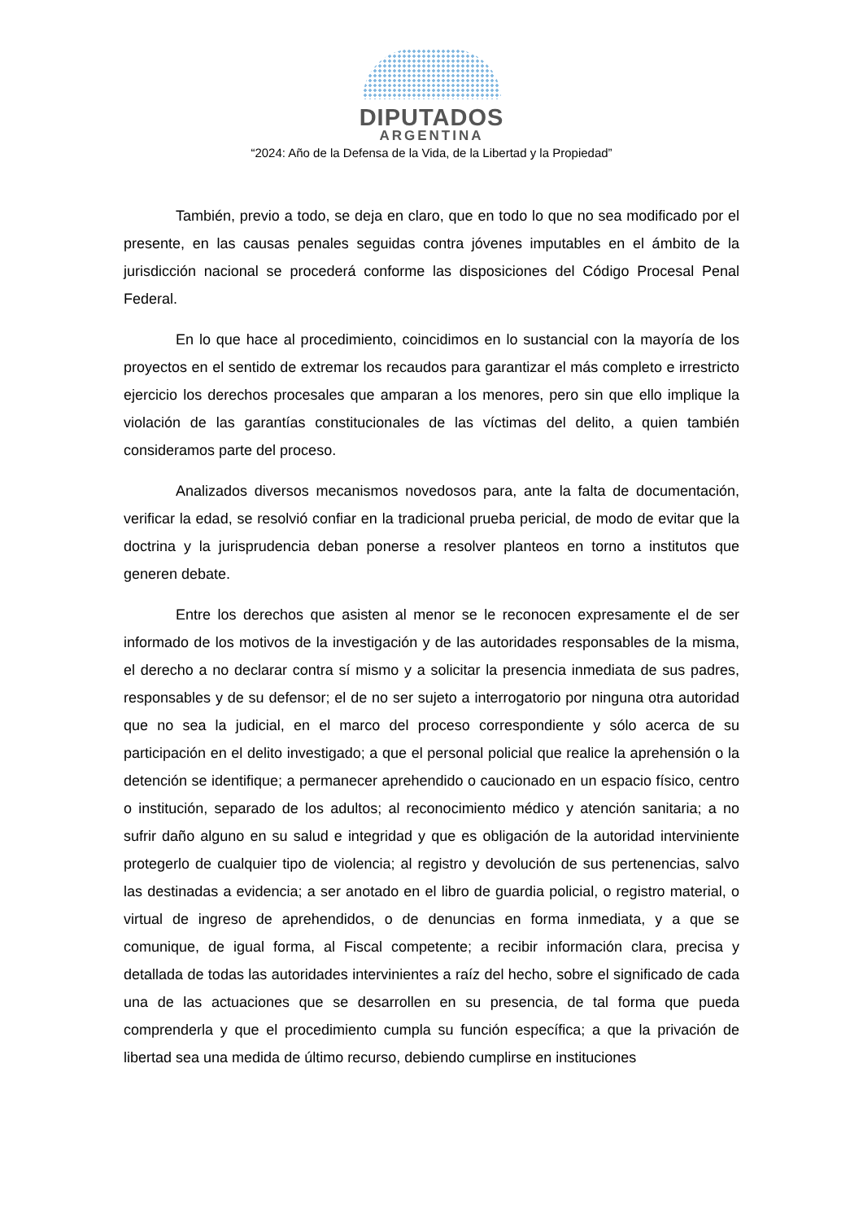DIPUTADOS
ARGENTINA
“2024: Año de la Defensa de la Vida, de la Libertad y la Propiedad”
También, previo a todo, se deja en claro, que en todo lo que no sea modificado por el presente, en las causas penales seguidas contra jóvenes imputables en el ámbito de la jurisdicción nacional se procederá conforme las disposiciones del Código Procesal Penal Federal.
En lo que hace al procedimiento, coincidimos en lo sustancial con la mayoría de los proyectos en el sentido de extremar los recaudos para garantizar el más completo e irrestricto ejercicio los derechos procesales que amparan a los menores, pero sin que ello implique la violación de las garantías constitucionales de las víctimas del delito, a quien también consideramos parte del proceso.
Analizados diversos mecanismos novedosos para, ante la falta de documentación, verificar la edad, se resolvió confiar en la tradicional prueba pericial, de modo de evitar que la doctrina y la jurisprudencia deban ponerse a resolver planteos en torno a institutos que generen debate.
Entre los derechos que asisten al menor se le reconocen expresamente el de ser informado de los motivos de la investigación y de las autoridades responsables de la misma, el derecho a no declarar contra sí mismo y a solicitar la presencia inmediata de sus padres, responsables y de su defensor; el de no ser sujeto a interrogatorio por ninguna otra autoridad que no sea la judicial, en el marco del proceso correspondiente y sólo acerca de su participación en el delito investigado; a que el personal policial que realice la aprehensión o la detención se identifique; a permanecer aprehendido o caucionado en un espacio físico, centro o institución, separado de los adultos; al reconocimiento médico y atención sanitaria; a no sufrir daño alguno en su salud e integridad y que es obligación de la autoridad interviniente protegerlo de cualquier tipo de violencia; al registro y devolución de sus pertenencias, salvo las destinadas a evidencia; a ser anotado en el libro de guardia policial, o registro material, o virtual de ingreso de aprehendidos, o de denuncias en forma inmediata, y a que se comunique, de igual forma, al Fiscal competente; a recibir información clara, precisa y detallada de todas las autoridades intervinientes a raíz del hecho, sobre el significado de cada una de las actuaciones que se desarrollen en su presencia, de tal forma que pueda comprenderla y que el procedimiento cumpla su función específica; a que la privación de libertad sea una medida de último recurso, debiendo cumplirse en instituciones